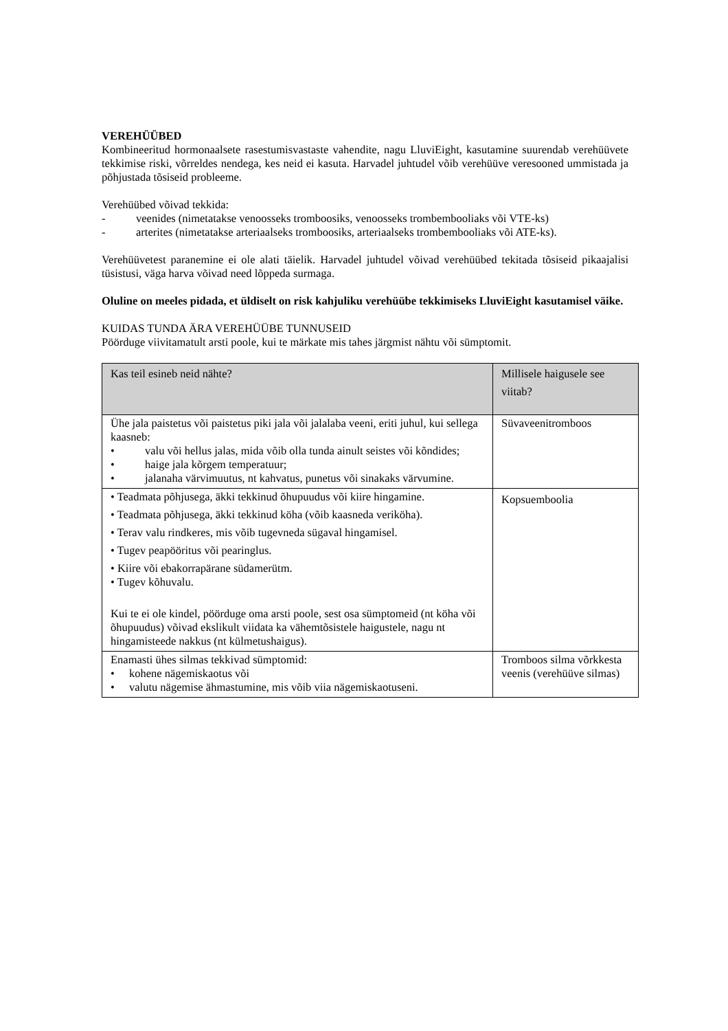VEREHÜÜBED
Kombineeritud hormonaalsete rasestumisvastaste vahendite, nagu LluviEight, kasutamine suurendab verehüüvete tekkimise riski, võrreldes nendega, kes neid ei kasuta. Harvadel juhtudel võib verehüüve veresooned ummistada ja põhjustada tõsiseid probleeme.
Verehüübed võivad tekkida:
- veenides (nimetatakse venoosseks tromboosiks, venoosseks trombembooliaks või VTE-ks)
- arterites (nimetatakse arteriaalseks tromboosiks, arteriaalseks trombembooliaks või ATE-ks).
Verehüüvetest paranemine ei ole alati täielik. Harvadel juhtudel võivad verehüübed tekitada tõsiseid pikaajalisi tüsistusi, väga harva võivad need lõppeda surmaga.
Oluline on meeles pidada, et üldiselt on risk kahjuliku verehüübe tekkimiseks LluviEight kasutamisel väike.
KUIDAS TUNDA ÄRA VEREHÜÜBE TUNNUSEID
Pöörduge viivitamatult arsti poole, kui te märkate mis tahes järgmist nähtu või sümptomit.
| Kas teil esineb neid nähte? | Millisele haigusele see viitab? |
| --- | --- |
| Ühe jala paistetus või paistetus piki jala või jalalaba veeni, eriti juhul, kui sellega kaasneb: • valu või hellus jalas, mida võib olla tunda ainult seistes või kõndides; • haige jala kõrgem temperatuur; • jalanaha värvimuutus, nt kahvatus, punetus või sinakaks värvumine. | Süvaveenitromboos |
| • Teadmata põhjusega, äkki tekkinud õhupuudus või kiire hingamine. • Teadmata põhjusega, äkki tekkinud köha (võib kaasneda veriköha). • Terav valu rindkeres, mis võib tugevneda sügaval hingamisel. • Tugev peapööritus või pearinglus. • Kiire või ebakorrapärane südamerütm. • Tugev kõhuvalu. Kui te ei ole kindel, pöörduge oma arsti poole, sest osa sümptomeid (nt köha või õhupuudus) võivad ekslikult viidata ka vähemtõsistele haigustele, nagu nt hingamisteede nakkus (nt külmetushaigus). | Kopsuemboolia |
| Enamasti ühes silmas tekkivad sümptomid: • kohene nägemiskaotus või • valutu nägemise ähmastumine, mis võib viia nägemiskaotuseni. | Tromboos silma võrkkesta veenis (verehüüve silmas) |